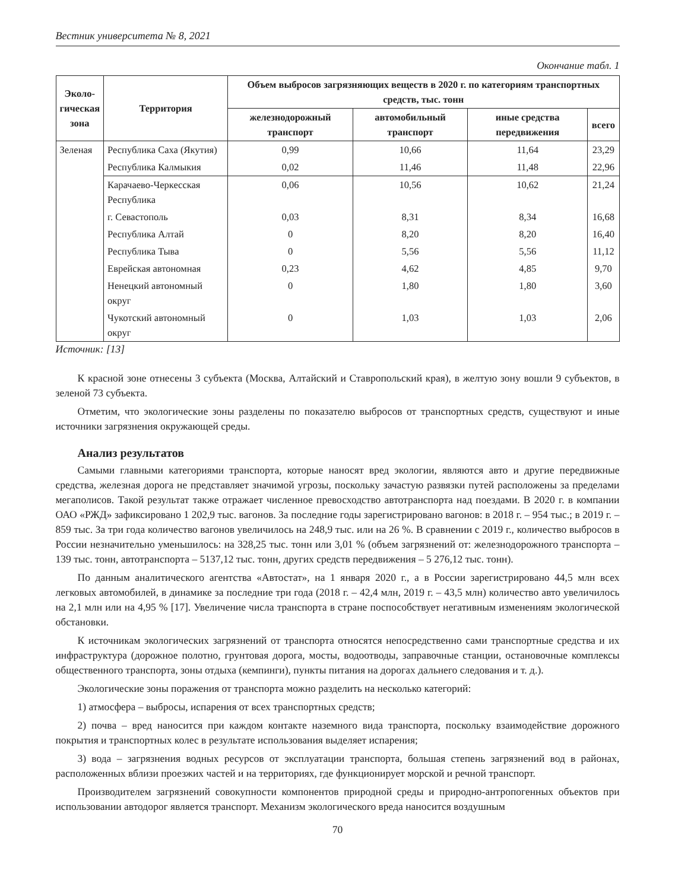Вестник университета № 8, 2021
Окончание табл. 1
| Эколо- гическая зона | Территория | Объем выбросов загрязняющих веществ в 2020 г. по категориям транспортных средств, тыс. тонн | | | |
| --- | --- | --- | --- | --- | --- |
| | | железнодорожный транспорт | автомобильный транспорт | иные средства передвижения | всего |
| Зеленая | Республика Саха (Якутия) | 0,99 | 10,66 | 11,64 | 23,29 |
| | Республика Калмыкия | 0,02 | 11,46 | 11,48 | 22,96 |
| | Карачаево-Черкесская Республика | 0,06 | 10,56 | 10,62 | 21,24 |
| | г. Севастополь | 0,03 | 8,31 | 8,34 | 16,68 |
| | Республика Алтай | 0 | 8,20 | 8,20 | 16,40 |
| | Республика Тыва | 0 | 5,56 | 5,56 | 11,12 |
| | Еврейская автономная | 0,23 | 4,62 | 4,85 | 9,70 |
| | Ненецкий автономный округ | 0 | 1,80 | 1,80 | 3,60 |
| | Чукотский автономный округ | 0 | 1,03 | 1,03 | 2,06 |
Источник: [13]
К красной зоне отнесены 3 субъекта (Москва, Алтайский и Ставропольский края), в желтую зону вошли 9 субъектов, в зеленой 73 субъекта.
Отметим, что экологические зоны разделены по показателю выбросов от транспортных средств, существуют и иные источники загрязнения окружающей среды.
Анализ результатов
Самыми главными категориями транспорта, которые наносят вред экологии, являются авто и другие передвижные средства, железная дорога не представляет значимой угрозы, поскольку зачастую развязки путей расположены за пределами мегаполисов. Такой результат также отражает численное превосходство автотранспорта над поездами. В 2020 г. в компании ОАО «РЖД» зафиксировано 1 202,9 тыс. вагонов. За последние годы зарегистрировано вагонов: в 2018 г. – 954 тыс.; в 2019 г. – 859 тыс. За три года количество вагонов увеличилось на 248,9 тыс. или на 26 %. В сравнении с 2019 г., количество выбросов в России незначительно уменьшилось: на 328,25 тыс. тонн или 3,01 % (объем загрязнений от: железнодорожного транспорта – 139 тыс. тонн, автотранспорта – 5137,12 тыс. тонн, других средств передвижения – 5 276,12 тыс. тонн).
По данным аналитического агентства «Автостат», на 1 января 2020 г., а в России зарегистрировано 44,5 млн всех легковых автомобилей, в динамике за последние три года (2018 г. – 42,4 млн, 2019 г. – 43,5 млн) количество авто увеличилось на 2,1 млн или на 4,95 % [17]. Увеличение числа транспорта в стране поспособствует негативным изменениям экологической обстановки.
К источникам экологических загрязнений от транспорта относятся непосредственно сами транспортные средства и их инфраструктура (дорожное полотно, грунтовая дорога, мосты, водоотводы, заправочные станции, остановочные комплексы общественного транспорта, зоны отдыха (кемпинги), пункты питания на дорогах дальнего следования и т. д.).
Экологические зоны поражения от транспорта можно разделить на несколько категорий:
1) атмосфера – выбросы, испарения от всех транспортных средств;
2) почва – вред наносится при каждом контакте наземного вида транспорта, поскольку взаимодействие дорожного покрытия и транспортных колес в результате использования выделяет испарения;
3) вода – загрязнения водных ресурсов от эксплуатации транспорта, большая степень загрязнений вод в районах, расположенных вблизи проезжих частей и на территориях, где функционирует морской и речной транспорт.
Производителем загрязнений совокупности компонентов природной среды и природно-антропогенных объектов при использовании автодорог является транспорт. Механизм экологического вреда наносится воздушным
70